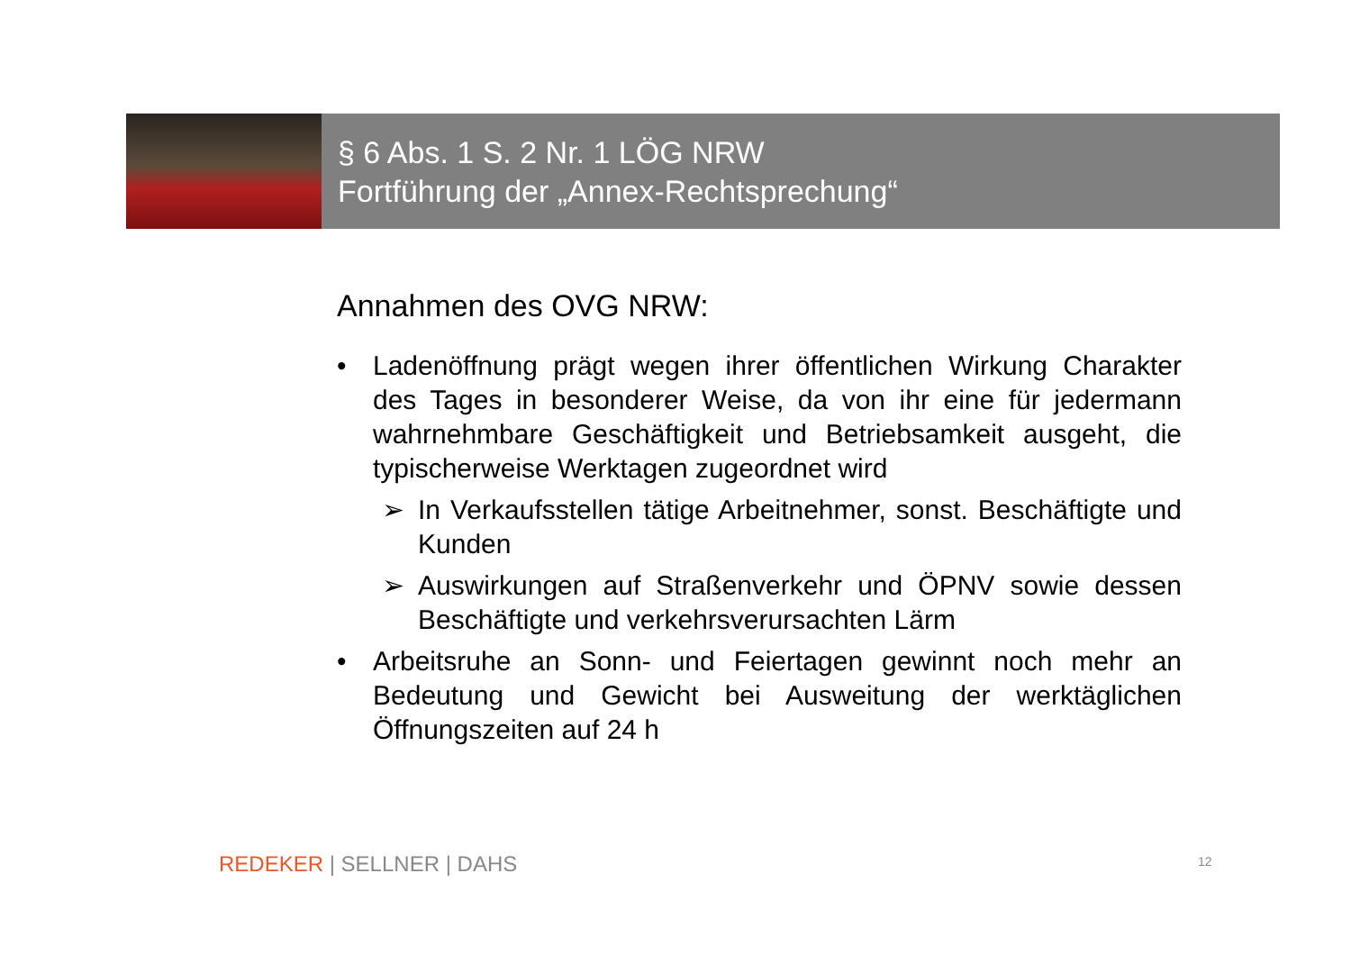§ 6 Abs. 1 S. 2 Nr. 1 LÖG NRW
Fortführung der „Annex-Rechtsprechung“
Annahmen des OVG NRW:
• Ladenöffnung prägt wegen ihrer öffentlichen Wirkung Charakter des Tages in besonderer Weise, da von ihr eine für jedermann wahrnehmbare Geschäftigkeit und Betriebsamkeit ausgeht, die typischerweise Werktagen zugeordnet wird
➢ In Verkaufsstellen tätige Arbeitnehmer, sonst. Beschäftigte und Kunden
➢ Auswirkungen auf Straßenverkehr und ÖPNV sowie dessen Beschäftigte und verkehrsverursachten Lärm
• Arbeitsruhe an Sonn- und Feiertagen gewinnt noch mehr an Bedeutung und Gewicht bei Ausweitung der werktäglichen Öffnungszeiten auf 24 h
REDEKER | SELLNER | DAHS 12